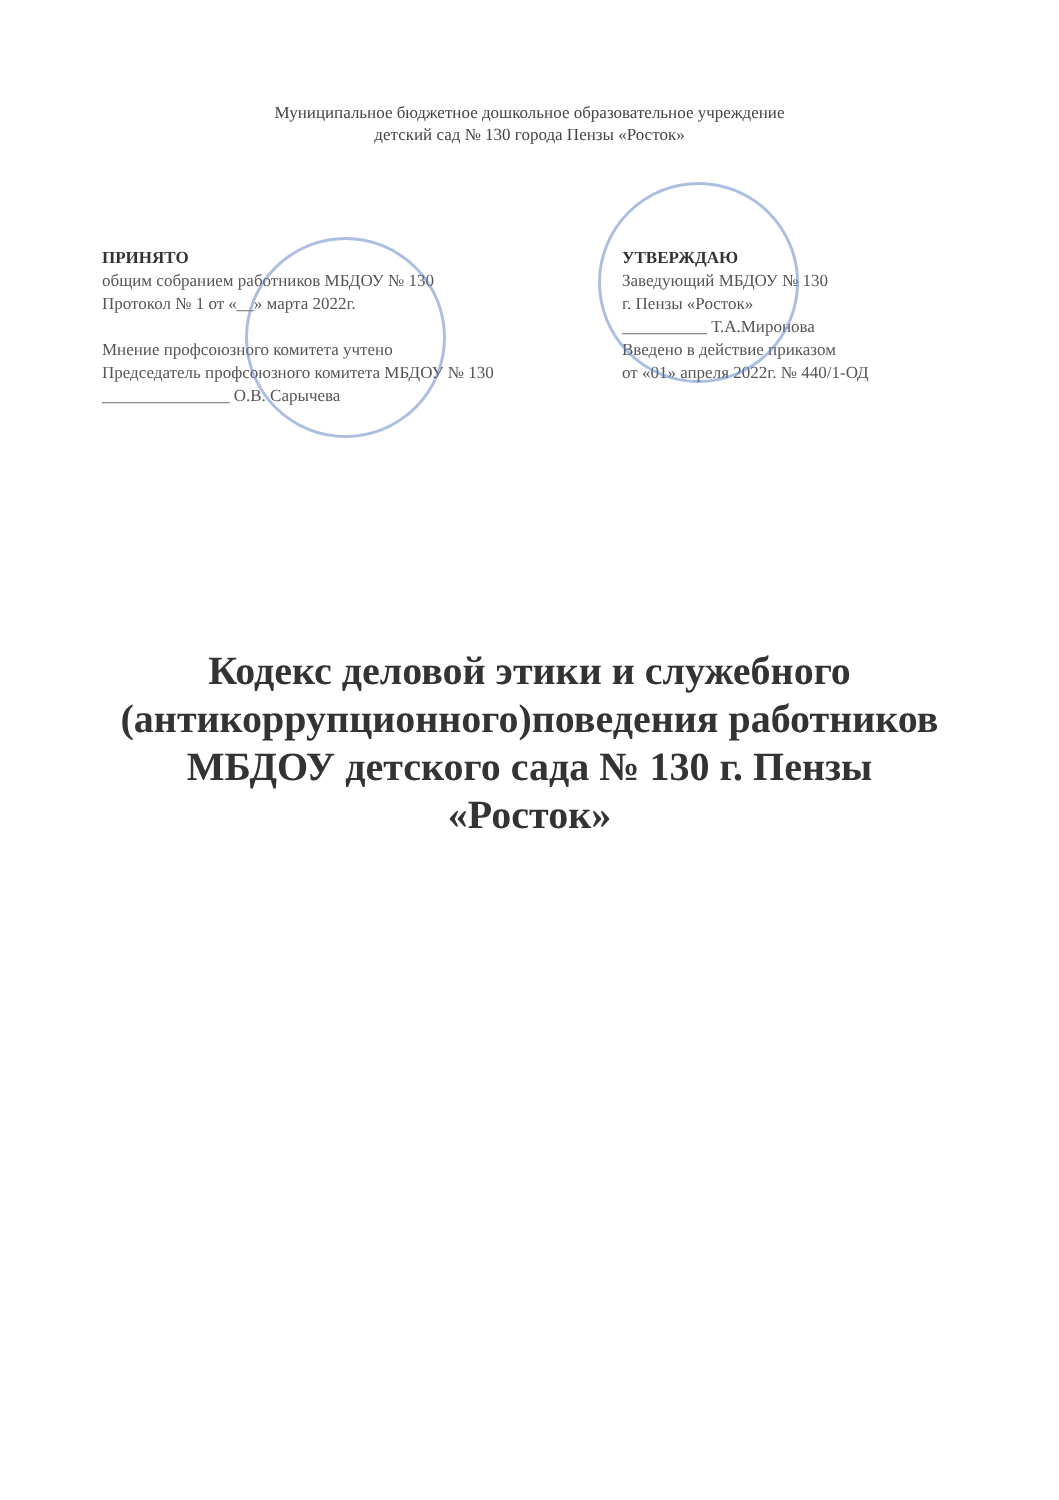Муниципальное бюджетное дошкольное образовательное учреждение
детский сад № 130 города Пензы «Росток»
ПРИНЯТО
общим собранием работников МБДОУ № 130
Протокол № 1 от «__» марта 2022г.
Мнение профсоюзного комитета учтено
Председатель профсоюзного комитета МБДОУ № 130
_______________ О.В. Сарычева
УТВЕРЖДАЮ
Заведующий МБДОУ № 130
г. Пензы «Росток»
__________ Т.А.Миронова
Введено в действие приказом
от «01» апреля 2022г. № 440/1-ОД
Кодекс деловой этики и служебного
(антикоррупционного)поведения работников
МБДОУ детского сада № 130 г. Пензы
«Росток»